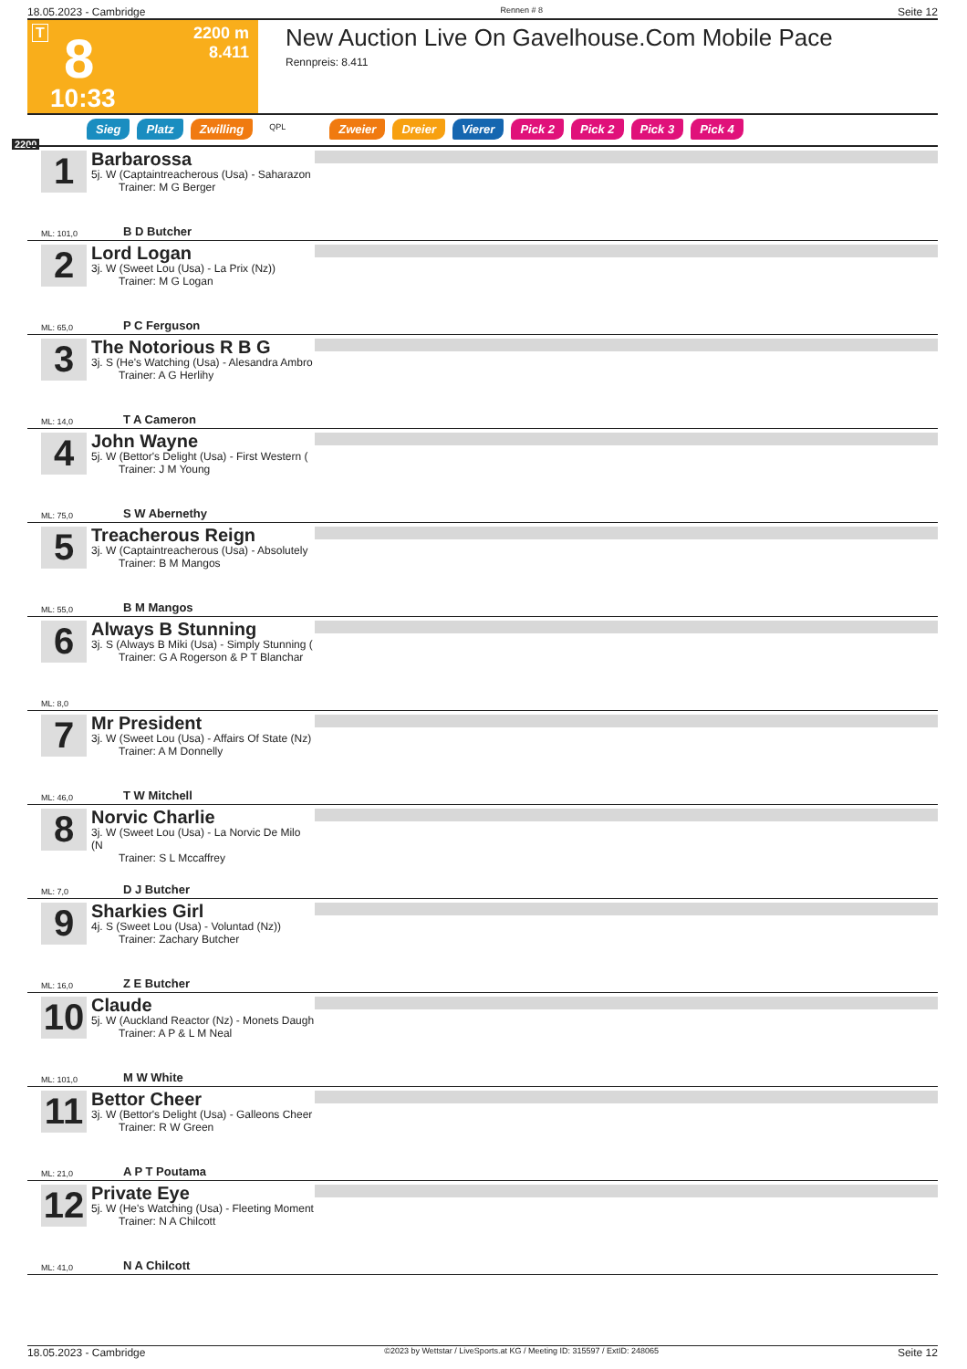18.05.2023 - Cambridge Rennen # 8 Seite 12
T 8 2200 m
8.411
10:33
New Auction Live On Gavelhouse.Com Mobile Pace
Rennpreis: 8.411
Sieg Platz Zwilling QPL Zweier Dreier Vierer Pick 2 Pick 2 Pick 3 Pick 4
2200
1
Barbarossa
5j. W (Captaintreacherous (Usa) - Saharazon
Trainer: M G Berger
ML: 101,0 B D Butcher
2
Lord Logan
3j. W (Sweet Lou (Usa) - La Prix (Nz))
Trainer: M G Logan
ML: 65,0 P C Ferguson
3
The Notorious R B G
3j. S (He's Watching (Usa) - Alesandra Ambro
Trainer: A G Herlihy
ML: 14,0 T A Cameron
4
John Wayne
5j. W (Bettor's Delight (Usa) - First Western (
Trainer: J M Young
ML: 75,0 S W Abernethy
5
Treacherous Reign
3j. W (Captaintreacherous (Usa) - Absolutely
Trainer: B M Mangos
ML: 55,0 B M Mangos
6
Always B Stunning
3j. S (Always B Miki (Usa) - Simply Stunning (
Trainer: G A Rogerson & P T Blanchar
ML: 8,0
7
Mr President
3j. W (Sweet Lou (Usa) - Affairs Of State (Nz)
Trainer: A M Donnelly
ML: 46,0 T W Mitchell
8
Norvic Charlie
3j. W (Sweet Lou (Usa) - La Norvic De Milo (N
Trainer: S L Mccaffrey
ML: 7,0 D J Butcher
9
Sharkies Girl
4j. S (Sweet Lou (Usa) - Voluntad (Nz))
Trainer: Zachary Butcher
ML: 16,0 Z E Butcher
10
Claude
5j. W (Auckland Reactor (Nz) - Monets Daugh
Trainer: A P & L M Neal
ML: 101,0 M W White
11
Bettor Cheer
3j. W (Bettor's Delight (Usa) - Galleons Cheer
Trainer: R W Green
ML: 21,0 A P T Poutama
12
Private Eye
5j. W (He's Watching (Usa) - Fleeting Moment
Trainer: N A Chilcott
ML: 41,0 N A Chilcott
18.05.2023 - Cambridge ©2023 by Wettstar / LiveSports.at KG / Meeting ID: 315597 / ExtID: 248065 Seite 12